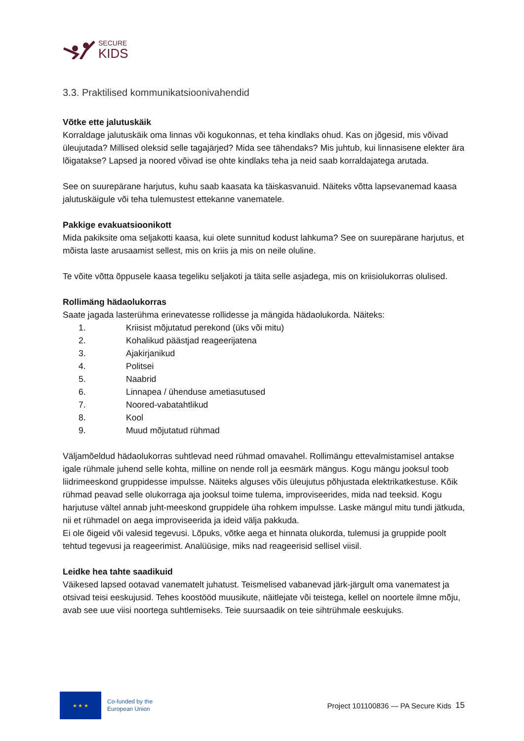SECURE
KIDS
3.3. Praktilised kommunikatsioonivahendid
Võtke ette jalutuskäik
Korraldage jalutuskäik oma linnas või kogukonnas, et teha kindlaks ohud. Kas on jõgesid, mis võivad üleujutada? Millised oleksid selle tagajärjed? Mida see tähendaks? Mis juhtub, kui linnasisene elekter ära lõigatakse? Lapsed ja noored võivad ise ohte kindlaks teha ja neid saab korraldajatega arutada.
See on suurepärane harjutus, kuhu saab kaasata ka täiskasvanuid. Näiteks võtta lapsevanemad kaasa jalutuskäigule või teha tulemustest ettekanne vanematele.
Pakkige evakuatsioonikott
Mida pakiksite oma seljakotti kaasa, kui olete sunnitud kodust lahkuma? See on suurepärane harjutus, et mõista laste arusaamist sellest, mis on kriis ja mis on neile oluline.
Te võite võtta õppusele kaasa tegeliku seljakoti ja täita selle asjadega, mis on kriisiolukorras olulised.
Rollimäng hädaolukorras
Saate jagada lasterühma erinevatesse rollidesse ja mängida hädaolukorda. Näiteks:
1. Kriisist mõjutatud perekond (üks või mitu)
2. Kohalikud päästjad reageerijatena
3. Ajakirjanikud
4. Politsei
5. Naabrid
6. Linnapea / ühenduse ametiasutused
7. Noored-vabatahtlikud
8. Kool
9. Muud mõjutatud rühmad
Väljamõeldud hädaolukorras suhtlevad need rühmad omavahel. Rollimängu ettevalmistamisel antakse igale rühmale juhend selle kohta, milline on nende roll ja eesmärk mängus. Kogu mängu jooksul toob liidrimeeskond gruppidesse impulsse. Näiteks alguses võis üleujutus põhjustada elektrikatkestuse. Kõik rühmad peavad selle olukorraga aja jooksul toime tulema, improviseerides, mida nad teeksid. Kogu harjutuse vältel annab juht-meeskond gruppidele üha rohkem impulsse. Laske mängul mitu tundi jätkuda, nii et rühmadel on aega improviseerida ja ideid välja pakkuda.
Ei ole õigeid või valesid tegevusi. Lõpuks, võtke aega et hinnata olukorda, tulemusi ja gruppide poolt tehtud tegevusi ja reageerimist. Analüüsige, miks nad reageerisid sellisel viisil.
Leidke hea tahte saadikuid
Väikesed lapsed ootavad vanematelt juhatust. Teismelised vabanevad järk-järgult oma vanematest ja otsivad teisi eeskujusid. Tehes koostööd muusikute, näitlejate või teistega, kellel on noortele ilmne mõju, avab see uue viisi noortega suhtlemiseks. Teie suursaadik on teie sihtrühmale eeskujuks.
★ ★ ★
Co-funded by the
European Union
Project 101100836 — PA Secure Kids 15